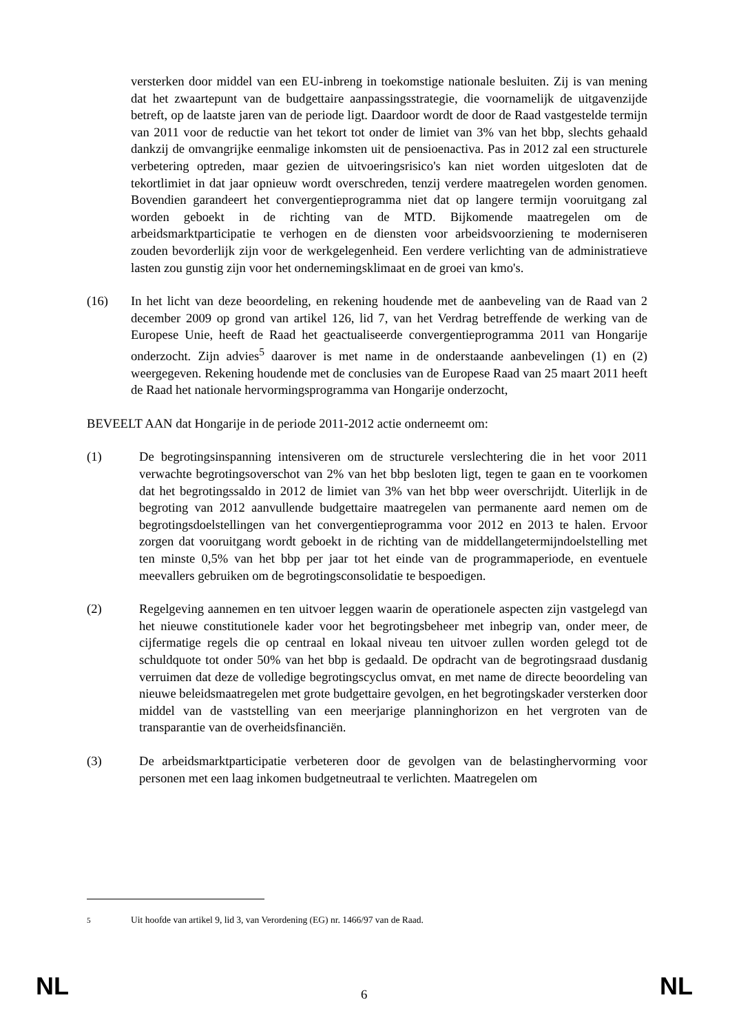versterken door middel van een EU-inbreng in toekomstige nationale besluiten. Zij is van mening dat het zwaartepunt van de budgettaire aanpassingsstrategie, die voornamelijk de uitgavenzijde betreft, op de laatste jaren van de periode ligt. Daardoor wordt de door de Raad vastgestelde termijn van 2011 voor de reductie van het tekort tot onder de limiet van 3% van het bbp, slechts gehaald dankzij de omvangrijke eenmalige inkomsten uit de pensioenactiva. Pas in 2012 zal een structurele verbetering optreden, maar gezien de uitvoeringsrisico's kan niet worden uitgesloten dat de tekortlimiet in dat jaar opnieuw wordt overschreden, tenzij verdere maatregelen worden genomen. Bovendien garandeert het convergentieprogramma niet dat op langere termijn vooruitgang zal worden geboekt in de richting van de MTD. Bijkomende maatregelen om de arbeidsmarktparticipatie te verhogen en de diensten voor arbeidsvoorziening te moderniseren zouden bevorderlijk zijn voor de werkgelegenheid. Een verdere verlichting van de administratieve lasten zou gunstig zijn voor het ondernemingsklimaat en de groei van kmo's.
(16) In het licht van deze beoordeling, en rekening houdende met de aanbeveling van de Raad van 2 december 2009 op grond van artikel 126, lid 7, van het Verdrag betreffende de werking van de Europese Unie, heeft de Raad het geactualiseerde convergentieprogramma 2011 van Hongarije onderzocht. Zijn advies<sup>5</sup> daarover is met name in de onderstaande aanbevelingen (1) en (2) weergegeven. Rekening houdende met de conclusies van de Europese Raad van 25 maart 2011 heeft de Raad het nationale hervormingsprogramma van Hongarije onderzocht,
BEVEELT AAN dat Hongarije in de periode 2011-2012 actie onderneemt om:
(1) De begrotingsinspanning intensiveren om de structurele verslechtering die in het voor 2011 verwachte begrotingsoverschot van 2% van het bbp besloten ligt, tegen te gaan en te voorkomen dat het begrotingssaldo in 2012 de limiet van 3% van het bbp weer overschrijdt. Uiterlijk in de begroting van 2012 aanvullende budgettaire maatregelen van permanente aard nemen om de begrotingsdoelstellingen van het convergentieprogramma voor 2012 en 2013 te halen. Ervoor zorgen dat vooruitgang wordt geboekt in de richting van de middellangetermijndoelstelling met ten minste 0,5% van het bbp per jaar tot het einde van de programmaperiode, en eventuele meevallers gebruiken om de begrotingsconsolidatie te bespoedigen.
(2) Regelgeving aannemen en ten uitvoer leggen waarin de operationele aspecten zijn vastgelegd van het nieuwe constitutionele kader voor het begrotingsbeheer met inbegrip van, onder meer, de cijfermatige regels die op centraal en lokaal niveau ten uitvoer zullen worden gelegd tot de schuldquote tot onder 50% van het bbp is gedaald. De opdracht van de begrotingsraad dusdanig verruimen dat deze de volledige begrotingscyclus omvat, en met name de directe beoordeling van nieuwe beleidsmaatregelen met grote budgettaire gevolgen, en het begrotingskader versterken door middel van de vaststelling van een meerjarige planninghorizon en het vergroten van de transparantie van de overheidsfinanciën.
(3) De arbeidsmarktparticipatie verbeteren door de gevolgen van de belastinghervorming voor personen met een laag inkomen budgetneutraal te verlichten. Maatregelen om
<sup>5</sup> Uit hoofde van artikel 9, lid 3, van Verordening (EG) nr. 1466/97 van de Raad.
NL 6 NL